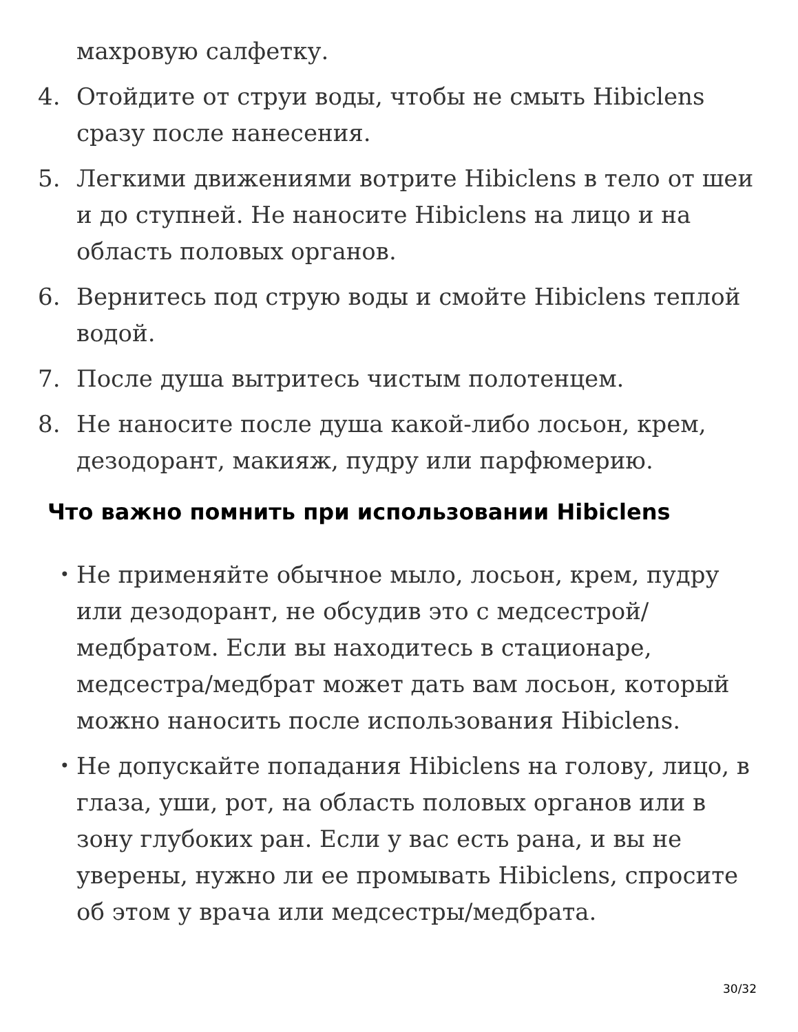махровую салфетку.
4. Отойдите от струи воды, чтобы не смыть Hibiclens сразу после нанесения.
5. Легкими движениями вотрите Hibiclens в тело от шеи и до ступней. Не наносите Hibiclens на лицо и на область половых органов.
6. Вернитесь под струю воды и смойте Hibiclens теплой водой.
7. После душа вытритесь чистым полотенцем.
8. Не наносите после душа какой-либо лосьон, крем, дезодорант, макияж, пудру или парфюмерию.
Что важно помнить при использовании Hibiclens
•
Не применяйте обычное мыло, лосьон, крем, пудру или дезодорант, не обсудив это с медсестрой/медбратом. Если вы находитесь в стационаре, медсестра/медбрат может дать вам лосьон, который можно наносить после использования Hibiclens.
•
Не допускайте попадания Hibiclens на голову, лицо, в глаза, уши, рот, на область половых органов или в зону глубоких ран. Если у вас есть рана, и вы не уверены, нужно ли ее промывать Hibiclens, спросите об этом у врача или медсестры/медбрата.
30/32